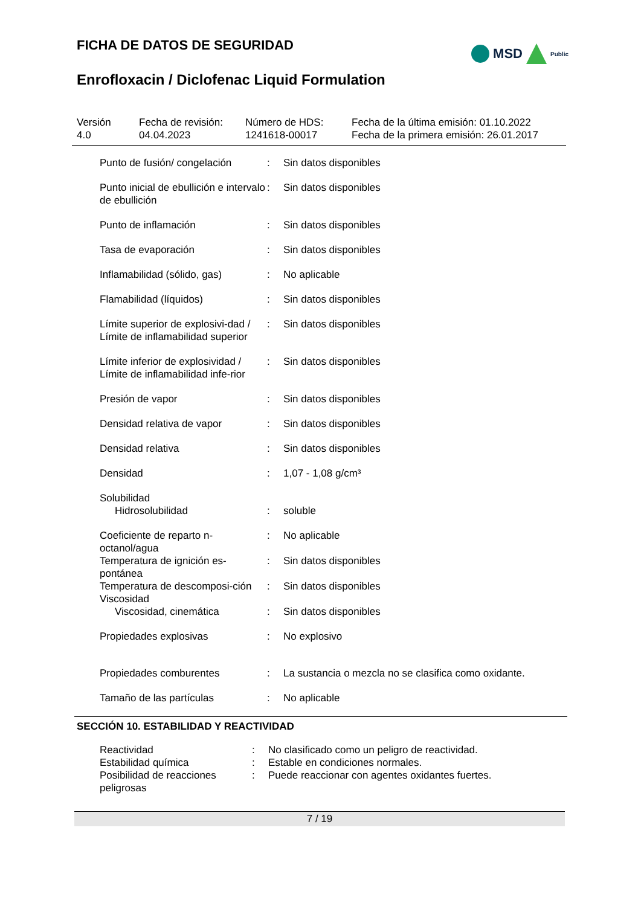FICHA DE DATOS DE SEGURIDAD
MSD Public
Enrofloxacin / Diclofenac Liquid Formulation
Versión
4.0
Fecha de revisión:
04.04.2023
Número de HDS:
1241618-00017
Fecha de la última emisión: 01.10.2022
Fecha de la primera emisión: 26.01.2017
| Punto de fusión/ congelación | : | Sin datos disponibles |
| Punto inicial de ebullición e intervalo de ebullición | : | Sin datos disponibles |
| Punto de inflamación | : | Sin datos disponibles |
| Tasa de evaporación | : | Sin datos disponibles |
| Inflamabilidad (sólido, gas) | : | No aplicable |
| Flamabilidad (líquidos) | : | Sin datos disponibles |
| Límite superior de explosivi-dad / Límite de inflamabilidad superior | : | Sin datos disponibles |
| Límite inferior de explosividad / Límite de inflamabilidad infe-rior | : | Sin datos disponibles |
| Presión de vapor | : | Sin datos disponibles |
| Densidad relativa de vapor | : | Sin datos disponibles |
| Densidad relativa | : | Sin datos disponibles |
| Densidad | : | 1,07 - 1,08 g/cm³ |
| Solubilidad | | |
| Hidrosolubilidad | : | soluble |
| Coeficiente de reparto n-octanol/agua | : | No aplicable |
| Temperatura de ignición es-pontánea | : | Sin datos disponibles |
| Temperatura de descomposi-ción | : | Sin datos disponibles |
| Viscosidad | | |
| Viscosidad, cinemática | : | Sin datos disponibles |
| Propiedades explosivas | : | No explosivo |
| Propiedades comburentes | : | La sustancia o mezcla no se clasifica como oxidante. |
| Tamaño de las partículas | : | No aplicable |
SECCIÓN 10. ESTABILIDAD Y REACTIVIDAD
| Reactividad | : | No clasificado como un peligro de reactividad. |
| Estabilidad química | : | Estable en condiciones normales. |
| Posibilidad de reacciones peligrosas | : | Puede reaccionar con agentes oxidantes fuertes. |
7 / 19